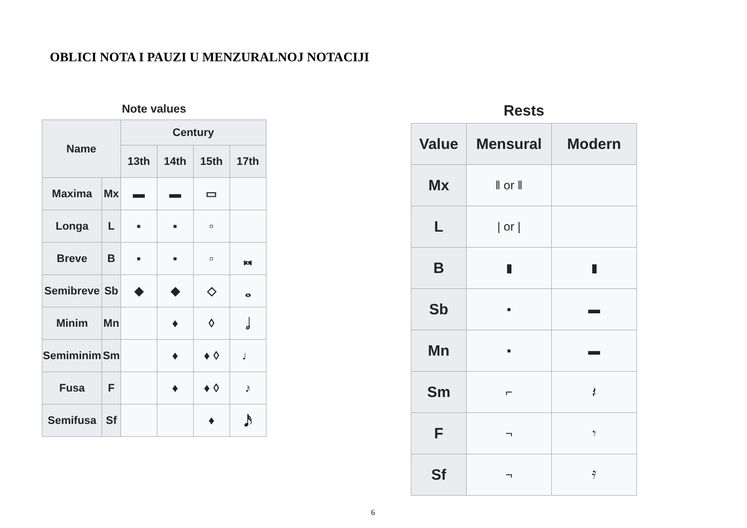OBLICI NOTA I PAUZI U MENZURALNOJ NOTACIJI
Note values
| Name | | Century | | | |
| --- | --- | --- | --- | --- | --- |
| | | 13th | 14th | 15th | 17th |
| Maxima | Mx | ▬ | ▬ | ▭ | |
| Longa | L | ▪ | ▪ | ▫ | |
| Breve | B | ▪ | ▪ | ▫ | 𝅜 |
| Semibreve | Sb | ◆ | ◆ | ◇ | 𝅝 |
| Minim | Mn | | ♦ | ◊ | 𝅗𝅥 |
| Semiminim | Sm | | ♦ | ♦ ◊ | ♩ |
| Fusa | F | | ♦ | ♦ ◊ | ♪ |
| Semifusa | Sf | | | ♦ | 𝅘𝅥𝅯 |
Rests
| Value | Mensural | Modern |
| --- | --- | --- |
| Mx | ‖ or ‖ | |
| L | / or / | |
| B | ▮ | ▮ |
| Sb | ▪ | ▬ |
| Mn | ▪ | ▬ |
| Sm | ⌐ | 𝄽 |
| F | ¬ | 𝄾 |
| Sf | ¬ | 𝄿 |
6